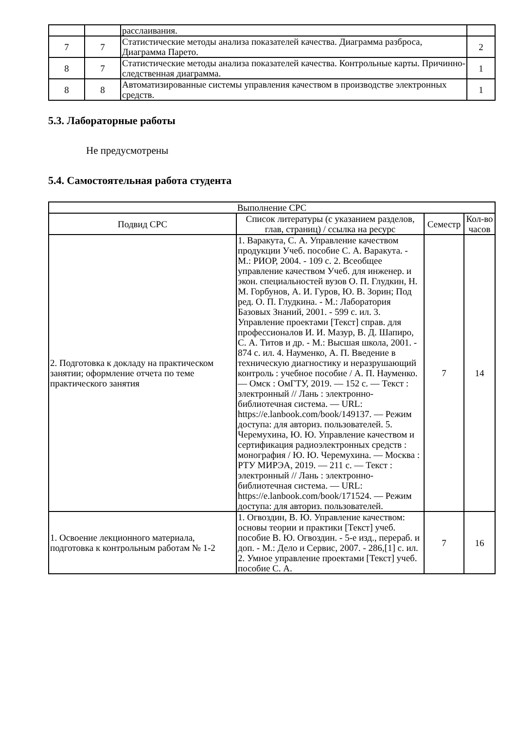| | | расслаивания. | |
| 7 | 7 | Статистические методы анализа показателей качества. Диаграмма разброса, Диаграмма Парето. | 2 |
| 8 | 7 | Статистические методы анализа показателей качества. Контрольные карты. Причинно-следственная диаграмма. | 1 |
| 8 | 8 | Автоматизированные системы управления качеством в производстве электронных средств. | 1 |
5.3. Лабораторные работы
Не предусмотрены
5.4. Самостоятельная работа студента
| Выполнение СРС | | | |
| --- | --- | --- | --- |
| Подвид СРС | Список литературы (с указанием разделов, глав, страниц) / ссылка на ресурс | Семестр | Кол-во часов |
| 2. Подготовка к докладу на практическом занятии; оформление отчета по теме практического занятия | 1. Варакута, С. А. Управление качеством продукции Учеб. пособие С. А. Варакута. - М.: РИОР, 2004. - 109 с. 2. Всеобщее управление качеством Учеб. для инженер. и экон. специальностей вузов О. П. Глудкин, Н. М. Горбунов, А. И. Гуров, Ю. В. Зорин; Под ред. О. П. Глудкина. - М.: Лаборатория Базовых Знаний, 2001. - 599 с. ил. 3. Управление проектами [Текст] справ. для профессионалов И. И. Мазур, В. Д. Шапиро, С. А. Титов и др. - М.: Высшая школа, 2001. - 874 с. ил. 4. Науменко, А. П. Введение в техническую диагностику и неразрушающий контроль : учебное пособие / А. П. Науменко. — Омск : ОмГТУ, 2019. — 152 с. — Текст : электронный // Лань : электронно-библиотечная система. — URL: https://e.lanbook.com/book/149137. — Режим доступа: для авториз. пользователей. 5. Черемухина, Ю. Ю. Управление качеством и сертификация радиоэлектронных средств : монография / Ю. Ю. Черемухина. — Москва : РТУ МИРЭА, 2019. — 211 с. — Текст : электронный // Лань : электронно-библиотечная система. — URL: https://e.lanbook.com/book/171524. — Режим доступа: для авториз. пользователей. | 7 | 14 |
| 1. Освоение лекционного материала, подготовка к контрольным работам № 1-2 | 1. Огвоздин, В. Ю. Управление качеством: основы теории и практики [Текст] учеб. пособие В. Ю. Огвоздин. - 5-е изд., перераб. и доп. - М.: Дело и Сервис, 2007. - 286,[1] с. ил. 2. Умное управление проектами [Текст] учеб. пособие С. А. | 7 | 16 |